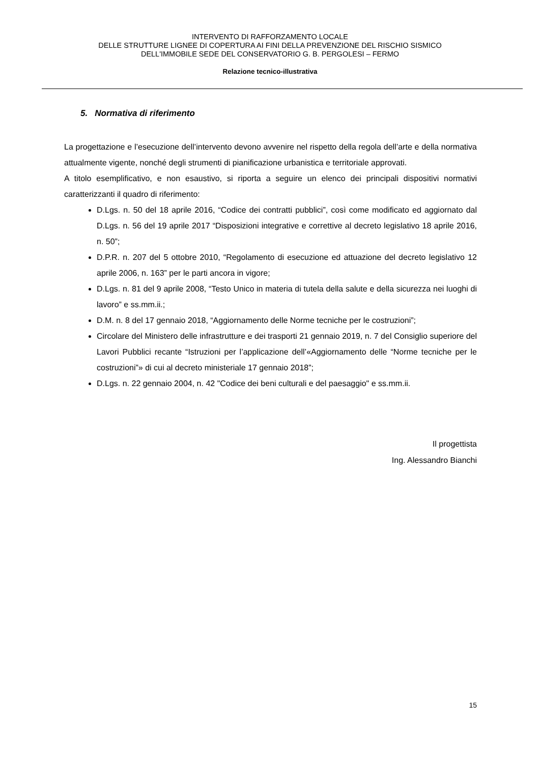INTERVENTO DI RAFFORZAMENTO LOCALE
DELLE STRUTTURE LIGNEE DI COPERTURA AI FINI DELLA PREVENZIONE DEL RISCHIO SISMICO
DELL'IMMOBILE SEDE DEL CONSERVATORIO G. B. PERGOLESI – FERMO
Relazione tecnico-illustrativa
5. Normativa di riferimento
La progettazione e l’esecuzione dell’intervento devono avvenire nel rispetto della regola dell’arte e della normativa attualmente vigente, nonché degli strumenti di pianificazione urbanistica e territoriale approvati.
A titolo esemplificativo, e non esaustivo, si riporta a seguire un elenco dei principali dispositivi normativi caratterizzanti il quadro di riferimento:
D.Lgs. n. 50 del 18 aprile 2016, “Codice dei contratti pubblici”, così come modificato ed aggiornato dal D.Lgs. n. 56 del 19 aprile 2017 “Disposizioni integrative e correttive al decreto legislativo 18 aprile 2016, n. 50”;
D.P.R. n. 207 del 5 ottobre 2010, “Regolamento di esecuzione ed attuazione del decreto legislativo 12 aprile 2006, n. 163” per le parti ancora in vigore;
D.Lgs. n. 81 del 9 aprile 2008, “Testo Unico in materia di tutela della salute e della sicurezza nei luoghi di lavoro” e ss.mm.ii.;
D.M. n. 8 del 17 gennaio 2018, “Aggiornamento delle Norme tecniche per le costruzioni”;
Circolare del Ministero delle infrastrutture e dei trasporti 21 gennaio 2019, n. 7 del Consiglio superiore del Lavori Pubblici recante “Istruzioni per l’applicazione dell’«Aggiornamento delle “Norme tecniche per le costruzioni”» di cui al decreto ministeriale 17 gennaio 2018”;
D.Lgs. n. 22 gennaio 2004, n. 42 "Codice dei beni culturali e del paesaggio" e ss.mm.ii.
Il progettista
Ing. Alessandro Bianchi
15